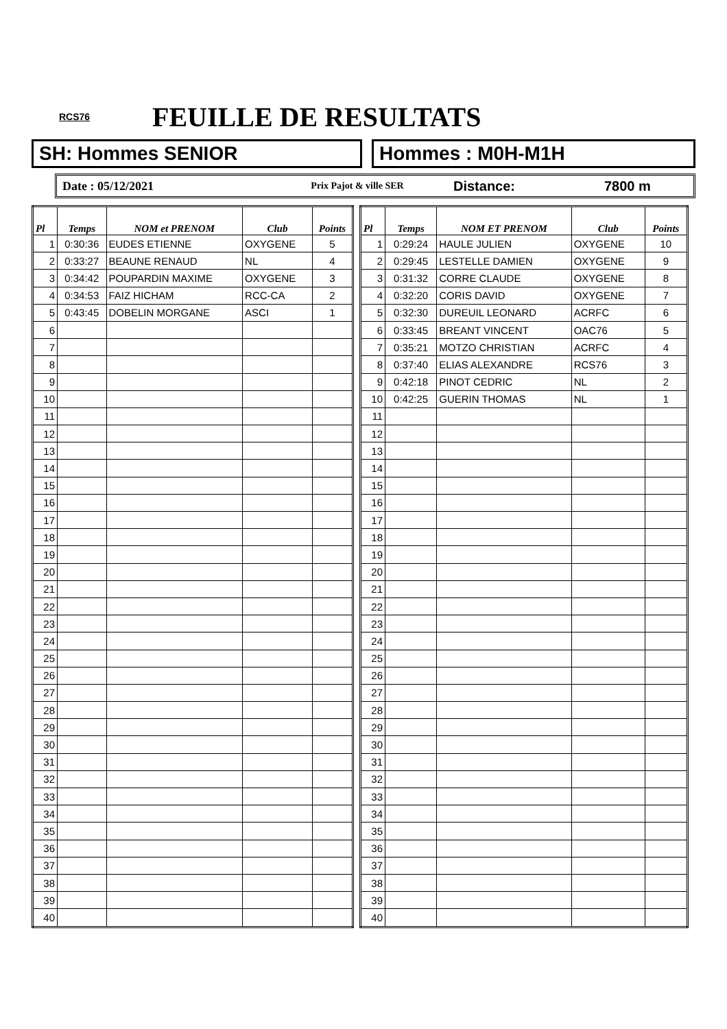RCS76 FEUILLE DE RESULTATS
SH: Hommes SENIOR Hommes : M0H-M1H
Date : 05/12/2021 Prix Pajot & ville SER Distance: 7800 m
| Pl | Temps | NOM et PRENOM | Club | Points |
| --- | --- | --- | --- | --- |
| 1 | 0:30:36 | EUDES ETIENNE | OXYGENE | 5 |
| 2 | 0:33:27 | BEAUNE RENAUD | NL | 4 |
| 3 | 0:34:42 | POUPARDIN MAXIME | OXYGENE | 3 |
| 4 | 0:34:53 | FAIZ HICHAM | RCC-CA | 2 |
| 5 | 0:43:45 | DOBELIN MORGANE | ASCI | 1 |
| 6 | | | | |
| 7 | | | | |
| 8 | | | | |
| 9 | | | | |
| 10 | | | | |
| 11 | | | | |
| 12 | | | | |
| 13 | | | | |
| 14 | | | | |
| 15 | | | | |
| 16 | | | | |
| 17 | | | | |
| 18 | | | | |
| 19 | | | | |
| 20 | | | | |
| 21 | | | | |
| 22 | | | | |
| 23 | | | | |
| 24 | | | | |
| 25 | | | | |
| 26 | | | | |
| 27 | | | | |
| 28 | | | | |
| 29 | | | | |
| 30 | | | | |
| 31 | | | | |
| 32 | | | | |
| 33 | | | | |
| 34 | | | | |
| 35 | | | | |
| 36 | | | | |
| 37 | | | | |
| 38 | | | | |
| 39 | | | | |
| 40 | | | | |
| Pl | Temps | NOM ET PRENOM | Club | Points |
| --- | --- | --- | --- | --- |
| 1 | 0:29:24 | HAULE JULIEN | OXYGENE | 10 |
| 2 | 0:29:45 | LESTELLE DAMIEN | OXYGENE | 9 |
| 3 | 0:31:32 | CORRE CLAUDE | OXYGENE | 8 |
| 4 | 0:32:20 | CORIS DAVID | OXYGENE | 7 |
| 5 | 0:32:30 | DUREUIL LEONARD | ACRFC | 6 |
| 6 | 0:33:45 | BREANT VINCENT | OAC76 | 5 |
| 7 | 0:35:21 | MOTZO CHRISTIAN | ACRFC | 4 |
| 8 | 0:37:40 | ELIAS ALEXANDRE | RCS76 | 3 |
| 9 | 0:42:18 | PINOT CEDRIC | NL | 2 |
| 10 | 0:42:25 | GUERIN THOMAS | NL | 1 |
| 11 | | | | |
| 12 | | | | |
| 13 | | | | |
| 14 | | | | |
| 15 | | | | |
| 16 | | | | |
| 17 | | | | |
| 18 | | | | |
| 19 | | | | |
| 20 | | | | |
| 21 | | | | |
| 22 | | | | |
| 23 | | | | |
| 24 | | | | |
| 25 | | | | |
| 26 | | | | |
| 27 | | | | |
| 28 | | | | |
| 29 | | | | |
| 30 | | | | |
| 31 | | | | |
| 32 | | | | |
| 33 | | | | |
| 34 | | | | |
| 35 | | | | |
| 36 | | | | |
| 37 | | | | |
| 38 | | | | |
| 39 | | | | |
| 40 | | | | |